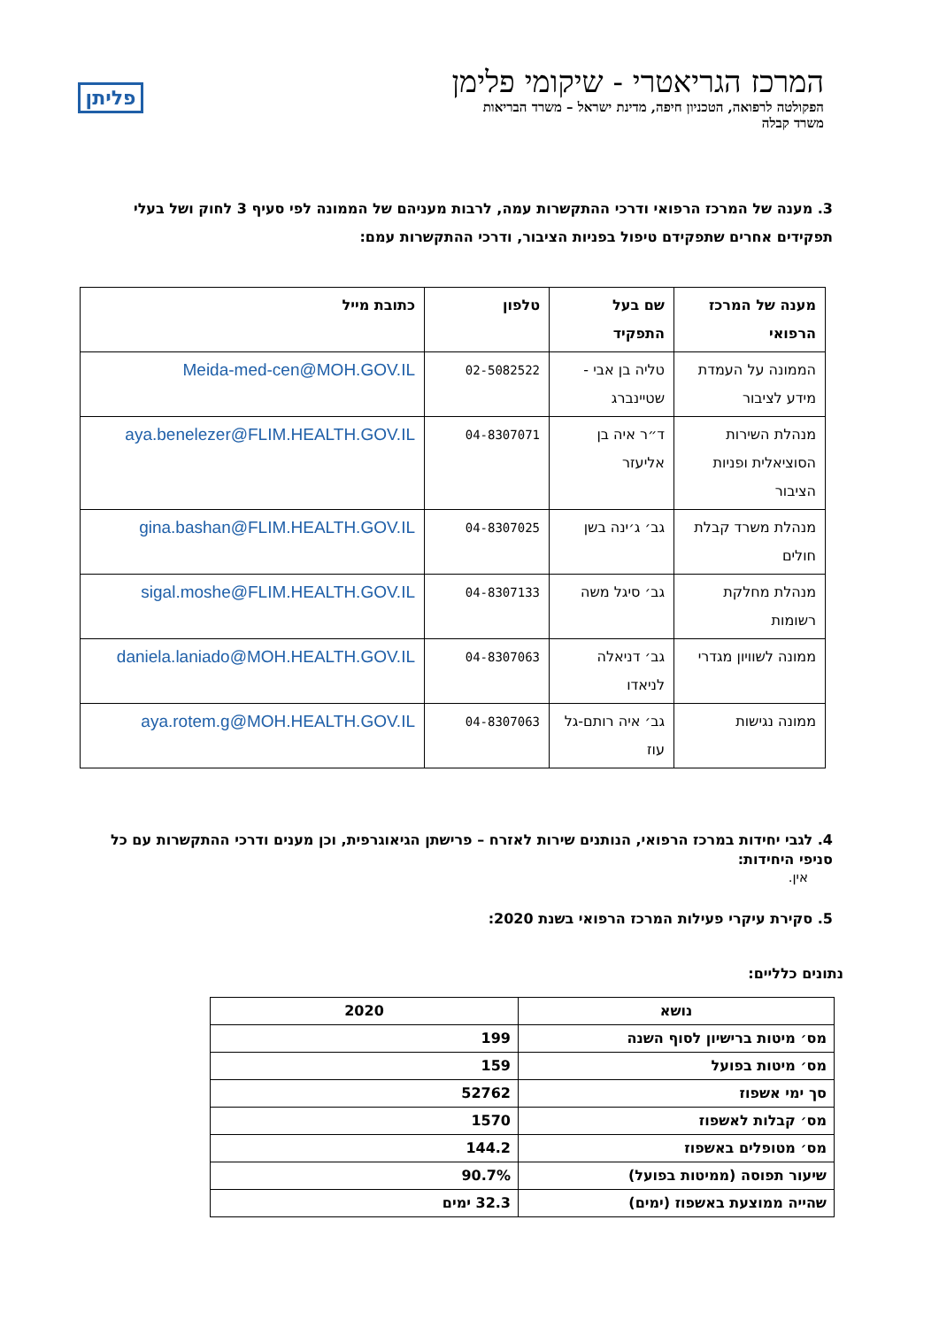המרכז הגריאטרי - שיקומי פלימן
הפקולטה לרפואה, הטכניון חיפה, מדינת ישראל – משרד הבריאות
משרד קבלה
פליתן
3. מענה של המרכז הרפואי ודרכי ההתקשרות עמה, לרבות מעניהם של הממונה לפי סעיף 3 לחוק ושל בעלי תפקידים אחרים שתפקידם טיפול בפניות הציבור, ודרכי ההתקשרות עמם:
| מענה של המרכז הרפואי | שם בעל התפקיד | טלפון | כתובת מייל |
| --- | --- | --- | --- |
| הממונה על העמדת מידע לציבור | טליה בן אבי - שטיינברג | 02-5082522 | Meida-med-cen@MOH.GOV.IL |
| מנהלת השירות הסוציאלית ופניות הציבור | ד״ר איה בן אליעזר | 04-8307071 | aya.benelezer@FLIM.HEALTH.GOV.IL |
| מנהלת משרד קבלת חולים | גב׳ ג׳ינה בשן | 04-8307025 | gina.bashan@FLIM.HEALTH.GOV.IL |
| מנהלת מחלקת רשומות | גב׳ סיגל משה | 04-8307133 | sigal.moshe@FLIM.HEALTH.GOV.IL |
| ממונה לשוויון מגדרי | גב׳ דניאלה לניאדו | 04-8307063 | daniela.laniado@MOH.HEALTH.GOV.IL |
| ממונה נגישות | גב׳ איה רותם-גל עוז | 04-8307063 | aya.rotem.g@MOH.HEALTH.GOV.IL |
4. לגבי יחידות במרכז הרפואי, הנותנים שירות לאזרח – פרישתן הגיאוגרפית, וכן מענים ודרכי ההתקשרות עם כל סניפי היחידות:
אין.
5. סקירת עיקרי פעילות המרכז הרפואי בשנת 2020:
נתונים כלליים:
| נושא | 2020 |
| --- | --- |
| מס׳ מיטות ברישיון לסוף השנה | 199 |
| מס׳ מיטות בפועל | 159 |
| סך ימי אשפוז | 52762 |
| מס׳ קבלות לאשפוז | 1570 |
| מס׳ מטופלים באשפוז | 144.2 |
| שיעור תפוסה (ממיטות בפועל) | 90.7% |
| שהייה ממוצעת באשפוז (ימים) | 32.3 ימים |